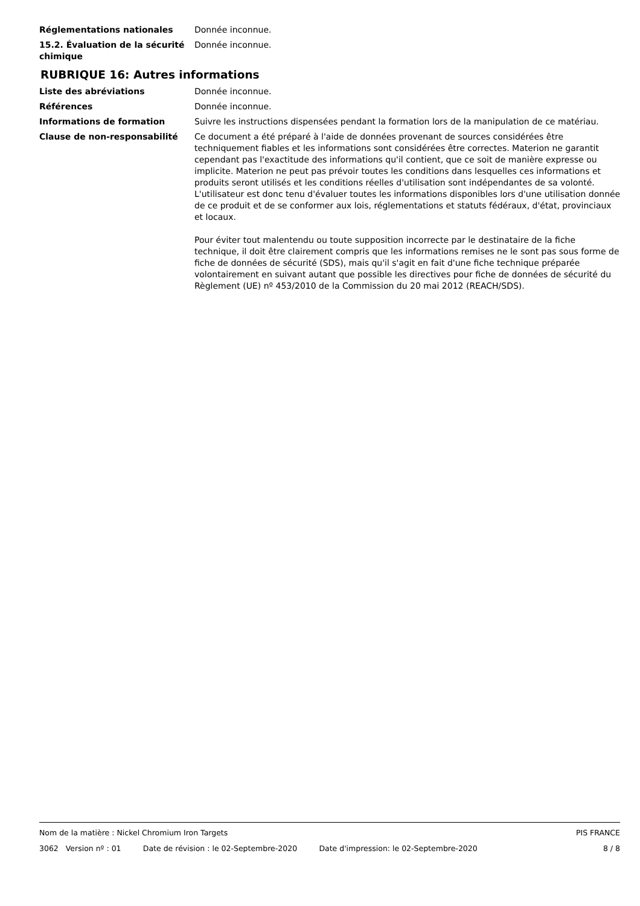Réglementations nationales Donnée inconnue.
15.2. Évaluation de la sécurité chimique
Donnée inconnue.
RUBRIQUE 16: Autres informations
Liste des abréviations Donnée inconnue.
Références Donnée inconnue.
Informations de formation Suivre les instructions dispensées pendant la formation lors de la manipulation de ce matériau.
Clause de non-responsabilité Ce document a été préparé à l'aide de données provenant de sources considérées être techniquement fiables et les informations sont considérées être correctes. Materion ne garantit cependant pas l'exactitude des informations qu'il contient, que ce soit de manière expresse ou implicite. Materion ne peut pas prévoir toutes les conditions dans lesquelles ces informations et produits seront utilisés et les conditions réelles d'utilisation sont indépendantes de sa volonté. L'utilisateur est donc tenu d'évaluer toutes les informations disponibles lors d'une utilisation donnée de ce produit et de se conformer aux lois, réglementations et statuts fédéraux, d'état, provinciaux et locaux.
Pour éviter tout malentendu ou toute supposition incorrecte par le destinataire de la fiche technique, il doit être clairement compris que les informations remises ne le sont pas sous forme de fiche de données de sécurité (SDS), mais qu'il s'agit en fait d'une fiche technique préparée volontairement en suivant autant que possible les directives pour fiche de données de sécurité du Règlement (UE) nº 453/2010 de la Commission du 20 mai 2012 (REACH/SDS).
Nom de la matière : Nickel Chromium Iron Targets PIS FRANCE
3062 Version nº : 01 Date de révision : le 02-Septembre-2020 Date d'impression: le 02-Septembre-2020 8 / 8